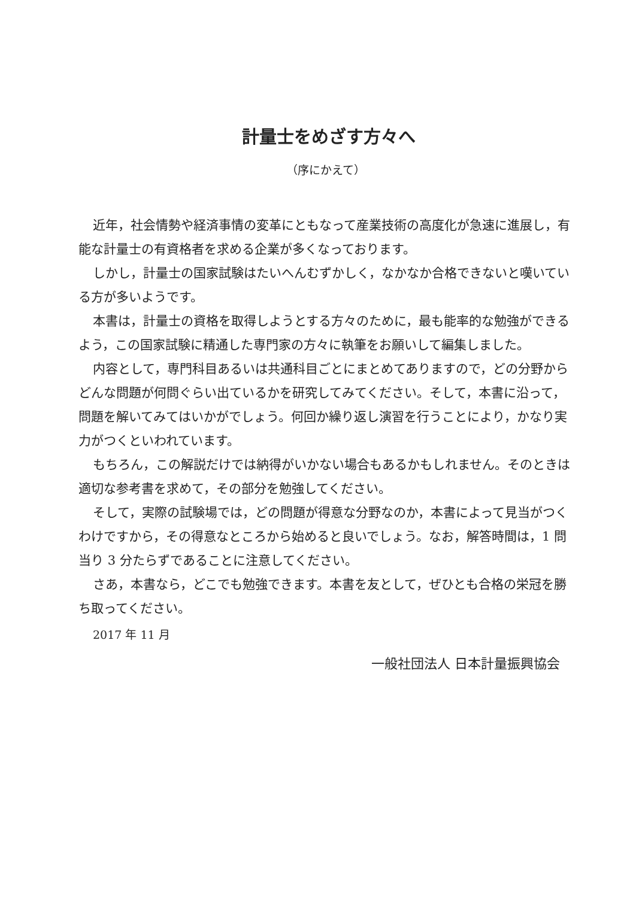計量士をめざす方々へ
（序にかえて）
近年，社会情勢や経済事情の変革にともなって産業技術の高度化が急速に進展し，有能な計量士の有資格者を求める企業が多くなっております。
しかし，計量士の国家試験はたいへんむずかしく，なかなか合格できないと嘆いている方が多いようです。
本書は，計量士の資格を取得しようとする方々のために，最も能率的な勉強ができるよう，この国家試験に精通した専門家の方々に執筆をお願いして編集しました。
内容として，専門科目あるいは共通科目ごとにまとめてありますので，どの分野からどんな問題が何問ぐらい出ているかを研究してみてください。そして，本書に沿って，問題を解いてみてはいかがでしょう。何回か繰り返し演習を行うことにより，かなり実力がつくといわれています。
もちろん，この解説だけでは納得がいかない場合もあるかもしれません。そのときは適切な参考書を求めて，その部分を勉強してください。
そして，実際の試験場では，どの問題が得意な分野なのか，本書によって見当がつくわけですから，その得意なところから始めると良いでしょう。なお，解答時間は，1 問当り 3 分たらずであることに注意してください。
さあ，本書なら，どこでも勉強できます。本書を友として，ぜひとも合格の栄冠を勝ち取ってください。
2017 年 11 月
一般社団法人 日本計量振興協会